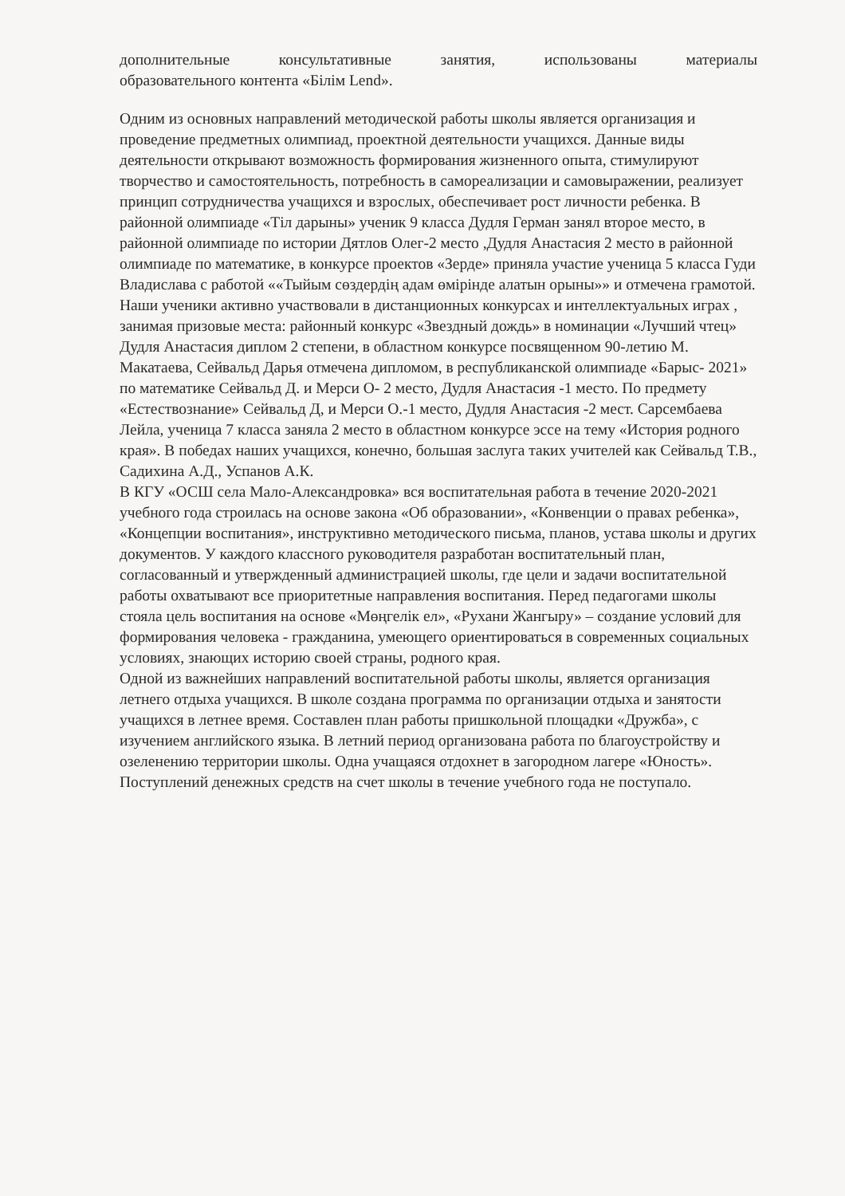дополнительные консультативные занятия, использованы материалы
образовательного контента «Білім Lend».
Одним из основных направлений методической работы школы является организация и проведение предметных олимпиад, проектной деятельности учащихся. Данные виды деятельности открывают возможность формирования жизненного опыта, стимулируют творчество и самостоятельность, потребность в самореализации и самовыражении, реализует принцип сотрудничества учащихся и взрослых, обеспечивает рост личности ребенка. В районной олимпиаде «Тіл дарыны» ученик 9 класса Дудля Герман занял второе место, в районной олимпиаде по истории Дятлов Олег-2 место ,Дудля Анастасия 2 место в районной олимпиаде по математике, в конкурсе проектов «Зерде» приняла участие ученица 5 класса Гуди Владислава с работой ««Тыйым сөздердің адам өмірінде алатын орыны»» и отмечена грамотой. Наши ученики активно участвовали в дистанционных конкурсах и интеллектуальных играх , занимая призовые места: районный конкурс «Звездный дождь» в номинации «Лучший чтец» Дудля Анастасия диплом 2 степени, в областном конкурсе посвященном 90-летию М. Макатаева, Сейвальд Дарья отмечена дипломом, в республиканской олимпиаде «Барыс- 2021» по математике Сейвальд Д. и Мерси О- 2 место, Дудля Анастасия -1 место. По предмету «Естествознание» Сейвальд Д, и Мерси О.-1 место, Дудля Анастасия -2 мест. Сарсембаева Лейла, ученица 7 класса заняла 2 место в областном конкурсе эссе на тему «История родного края». В победах наших учащихся, конечно, большая заслуга таких учителей как Сейвальд Т.В., Садихина А.Д., Успанов А.К.
В КГУ «ОСШ села Мало-Александровка» вся воспитательная работа в течение 2020-2021 учебного года строилась на основе закона «Об образовании», «Конвенции о правах ребенка», «Концепции воспитания», инструктивно методического письма, планов, устава школы и других документов. У каждого классного руководителя разработан воспитательный план, согласованный и утвержденный администрацией школы, где цели и задачи воспитательной работы охватывают все приоритетные направления воспитания. Перед педагогами школы стояла цель воспитания на основе «Мөңгелік ел», «Рухани Жангыру» – создание условий для формирования человека - гражданина, умеющего ориентироваться в современных социальных условиях, знающих историю своей страны, родного края.
Одной из важнейших направлений воспитательной работы школы, является организация летнего отдыха учащихся. В школе создана программа по организации отдыха и занятости учащихся в летнее время. Составлен план работы пришкольной площадки «Дружба», с изучением английского языка. В летний период организована работа по благоустройству и озеленению территории школы. Одна учащаяся отдохнет в загородном лагере «Юность». Поступлений денежных средств на счет школы в течение учебного года не поступало.